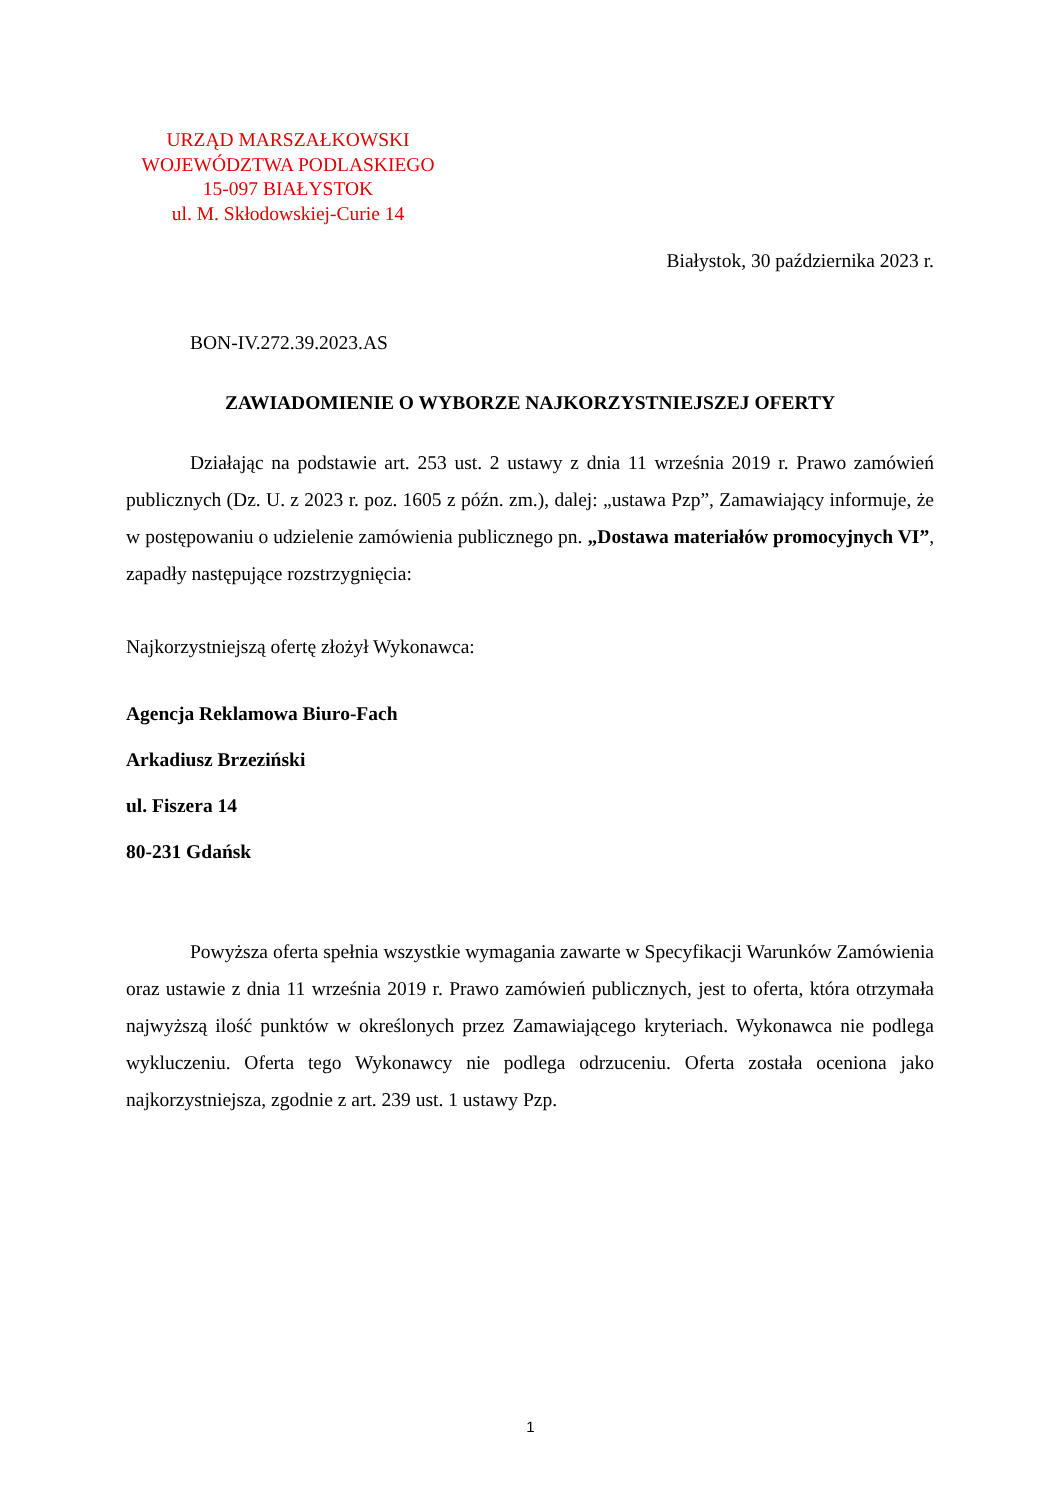URZĄD MARSZAŁKOWSKI
WOJEWÓDZTWA PODLASKIEGO
15-097 BIAŁYSTOK
ul. M. Skłodowskiej-Curie 14
Białystok, 30 października 2023 r.
BON-IV.272.39.2023.AS
ZAWIADOMIENIE O WYBORZE NAJKORZYSTNIEJSZEJ OFERTY
Działając na podstawie art. 253 ust. 2 ustawy z dnia 11 września 2019 r. Prawo zamówień publicznych (Dz. U. z 2023 r. poz. 1605 z późn. zm.), dalej: „ustawa Pzp”, Zamawiający informuje, że w postępowaniu o udzielenie zamówienia publicznego pn. „Dostawa materiałów promocyjnych VI”, zapadły następujące rozstrzygnięcia:
Najkorzystniejszą ofertę złożył Wykonawca:
Agencja Reklamowa Biuro-Fach
Arkadiusz Brzeziński
ul. Fiszera 14
80-231 Gdańsk
Powyższa oferta spełnia wszystkie wymagania zawarte w Specyfikacji Warunków Zamówienia oraz ustawie z dnia 11 września 2019 r. Prawo zamówień publicznych, jest to oferta, która otrzymała najwyższą ilość punktów w określonych przez Zamawiającego kryteriach. Wykonawca nie podlega wykluczeniu. Oferta tego Wykonawcy nie podlega odrzuceniu. Oferta została oceniona jako najkorzystniejsza, zgodnie z art. 239 ust. 1 ustawy Pzp.
1